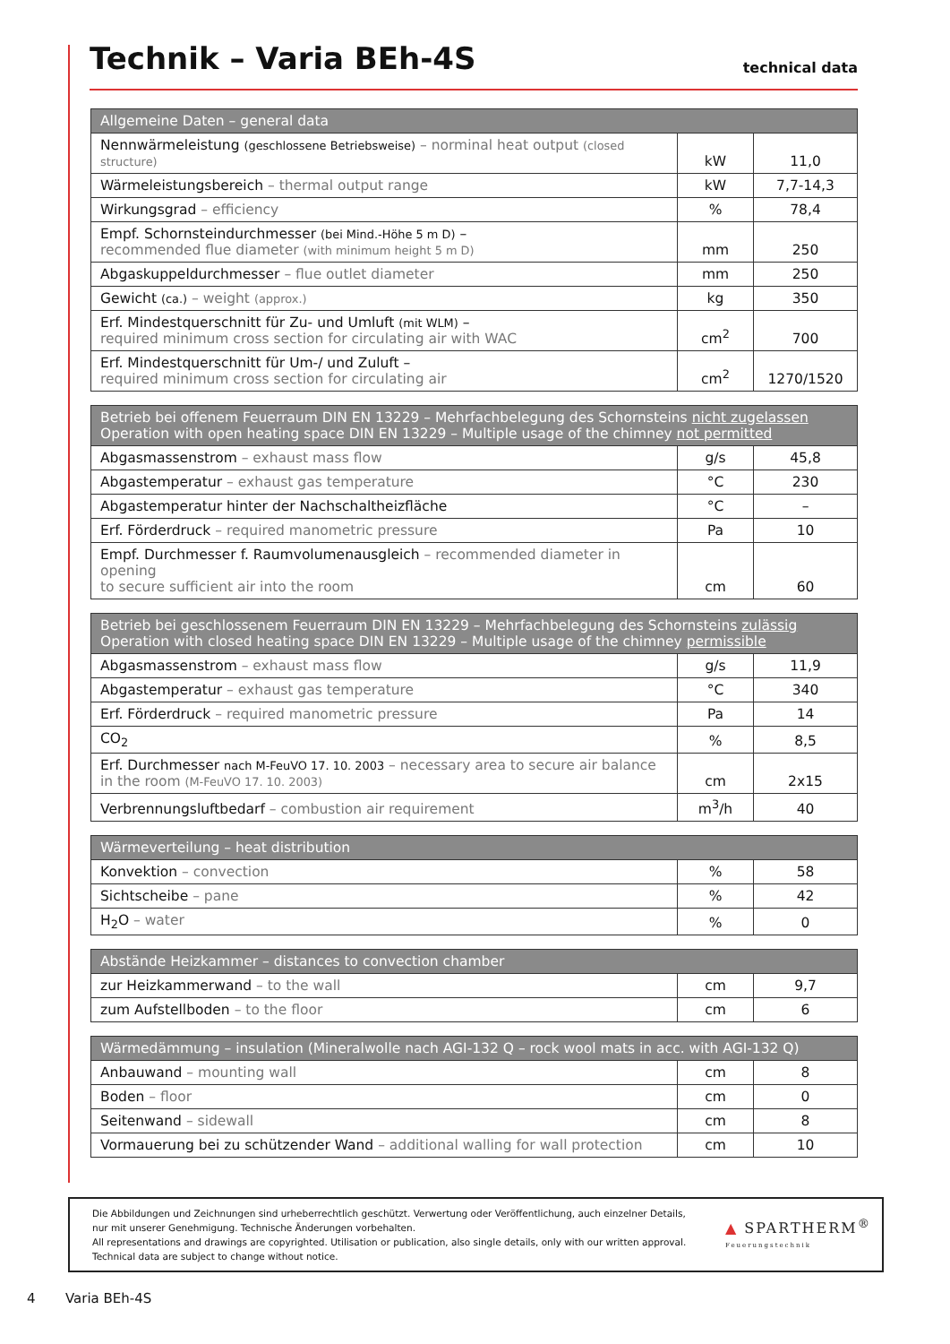Technik – Varia BEh-4S
technical data
| Allgemeine Daten – general data | | |
| --- | --- | --- |
| Nennwärmeleistung (geschlossene Betriebsweise) – norminal heat output (closed structure) | kW | 11,0 |
| Wärmeleistungsbereich – thermal output range | kW | 7,7-14,3 |
| Wirkungsgrad – efficiency | % | 78,4 |
| Empf. Schornsteindurchmesser (bei Mind.-Höhe 5 m D) – recommended flue diameter (with minimum height 5 m D) | mm | 250 |
| Abgaskuppeldurchmesser – flue outlet diameter | mm | 250 |
| Gewicht (ca.) – weight (approx.) | kg | 350 |
| Erf. Mindestquerschnitt für Zu- und Umluft (mit WLM) – required minimum cross section for circulating air with WAC | cm<sup>2</sup> | 700 |
| Erf. Mindestquerschnitt für Um-/ und Zuluft – required minimum cross section for circulating air | cm<sup>2</sup> | 1270/1520 |
| Betrieb bei offenem Feuerraum DIN EN 13229 – Mehrfachbelegung des Schornsteins nicht zugelassen Operation with open heating space DIN EN 13229 – Multiple usage of the chimney not permitted | | |
| --- | --- | --- |
| Abgasmassenstrom – exhaust mass flow | g/s | 45,8 |
| Abgastemperatur – exhaust gas temperature | °C | 230 |
| Abgastemperatur hinter der Nachschaltheizfläche | °C | – |
| Erf. Förderdruck – required manometric pressure | Pa | 10 |
| Empf. Durchmesser f. Raumvolumenausgleich – recommended diameter in opening to secure sufficient air into the room | cm | 60 |
| Betrieb bei geschlossenem Feuerraum DIN EN 13229 – Mehrfachbelegung des Schornsteins zulässig Operation with closed heating space DIN EN 13229 – Multiple usage of the chimney permissible | | |
| --- | --- | --- |
| Abgasmassenstrom – exhaust mass flow | g/s | 11,9 |
| Abgastemperatur – exhaust gas temperature | °C | 340 |
| Erf. Förderdruck – required manometric pressure | Pa | 14 |
| CO<sub>2</sub> | % | 8,5 |
| Erf. Durchmesser nach M-FeuVO 17. 10. 2003 – necessary area to secure air balance in the room (M-FeuVO 17. 10. 2003) | cm | 2x15 |
| Verbrennungsluftbedarf – combustion air requirement | m<sup>3</sup>/h | 40 |
| Wärmeverteilung – heat distribution | | |
| --- | --- | --- |
| Konvektion – convection | % | 58 |
| Sichtscheibe – pane | % | 42 |
| H<sub>2</sub>O – water | % | 0 |
| Abstände Heizkammer – distances to convection chamber | | |
| --- | --- | --- |
| zur Heizkammerwand – to the wall | cm | 9,7 |
| zum Aufstellboden – to the floor | cm | 6 |
| Wärmedämmung – insulation (Mineralwolle nach AGI-132 Q – rock wool mats in acc. with AGI-132 Q) | | |
| --- | --- | --- |
| Anbauwand – mounting wall | cm | 8 |
| Boden – floor | cm | 0 |
| Seitenwand – sidewall | cm | 8 |
| Vormauerung bei zu schützender Wand – additional walling for wall protection | cm | 10 |
Die Abbildungen und Zeichnungen sind urheberrechtlich geschützt. Verwertung oder Veröffentlichung, auch einzelner Details,
nur mit unserer Genehmigung. Technische Änderungen vorbehalten.
All representations and drawings are copyrighted. Utilisation or publication, also single details, only with our written approval.
Technical data are subject to change without notice.
▲ SPARTHERM<sup>®</sup>
Feuerungstechnik
4 Varia BEh-4S